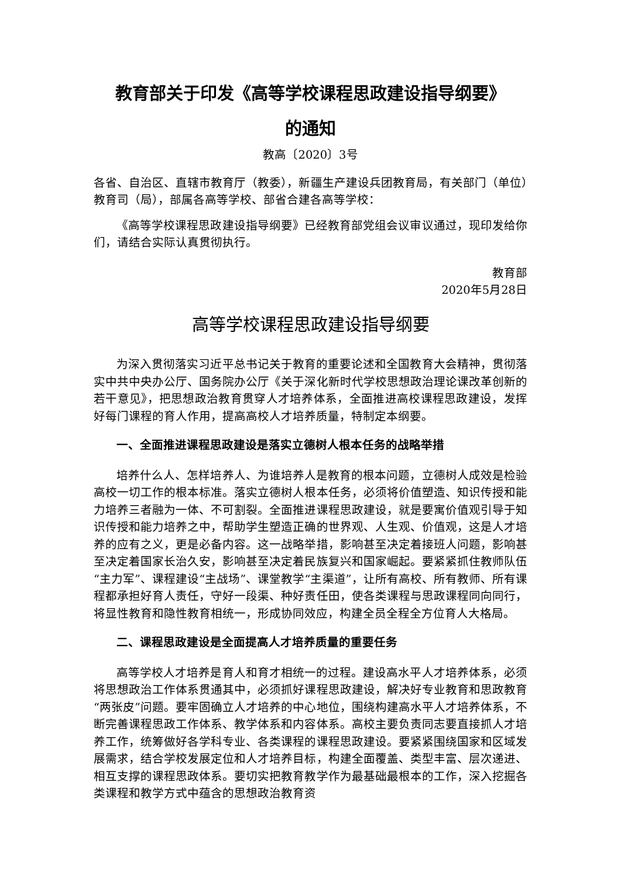教育部关于印发《高等学校课程思政建设指导纲要》
的通知
教高〔2020〕3号
各省、自治区、直辖市教育厅（教委），新疆生产建设兵团教育局，有关部门（单位）教育司（局），部属各高等学校、部省合建各高等学校：
《高等学校课程思政建设指导纲要》已经教育部党组会议审议通过，现印发给你们，请结合实际认真贯彻执行。
教育部
2020年5月28日
高等学校课程思政建设指导纲要
为深入贯彻落实习近平总书记关于教育的重要论述和全国教育大会精神，贯彻落实中共中央办公厅、国务院办公厅《关于深化新时代学校思想政治理论课改革创新的若干意见》，把思想政治教育贯穿人才培养体系，全面推进高校课程思政建设，发挥好每门课程的育人作用，提高高校人才培养质量，特制定本纲要。
一、全面推进课程思政建设是落实立德树人根本任务的战略举措
培养什么人、怎样培养人、为谁培养人是教育的根本问题，立德树人成效是检验高校一切工作的根本标准。落实立德树人根本任务，必须将价值塑造、知识传授和能力培养三者融为一体、不可割裂。全面推进课程思政建设，就是要寓价值观引导于知识传授和能力培养之中，帮助学生塑造正确的世界观、人生观、价值观，这是人才培养的应有之义，更是必备内容。这一战略举措，影响甚至决定着接班人问题，影响甚至决定着国家长治久安，影响甚至决定着民族复兴和国家崛起。要紧紧抓住教师队伍“主力军”、课程建设“主战场”、课堂教学“主渠道”，让所有高校、所有教师、所有课程都承担好育人责任，守好一段渠、种好责任田，使各类课程与思政课程同向同行，将显性教育和隐性教育相统一，形成协同效应，构建全员全程全方位育人大格局。
二、课程思政建设是全面提高人才培养质量的重要任务
高等学校人才培养是育人和育才相统一的过程。建设高水平人才培养体系，必须将思想政治工作体系贯通其中，必须抓好课程思政建设，解决好专业教育和思政教育“两张皮”问题。要牢固确立人才培养的中心地位，围绕构建高水平人才培养体系，不断完善课程思政工作体系、教学体系和内容体系。高校主要负责同志要直接抓人才培养工作，统筹做好各学科专业、各类课程的课程思政建设。要紧紧围绕国家和区域发展需求，结合学校发展定位和人才培养目标，构建全面覆盖、类型丰富、层次递进、相互支撑的课程思政体系。要切实把教育教学作为最基础最根本的工作，深入挖掘各类课程和教学方式中蕴含的思想政治教育资